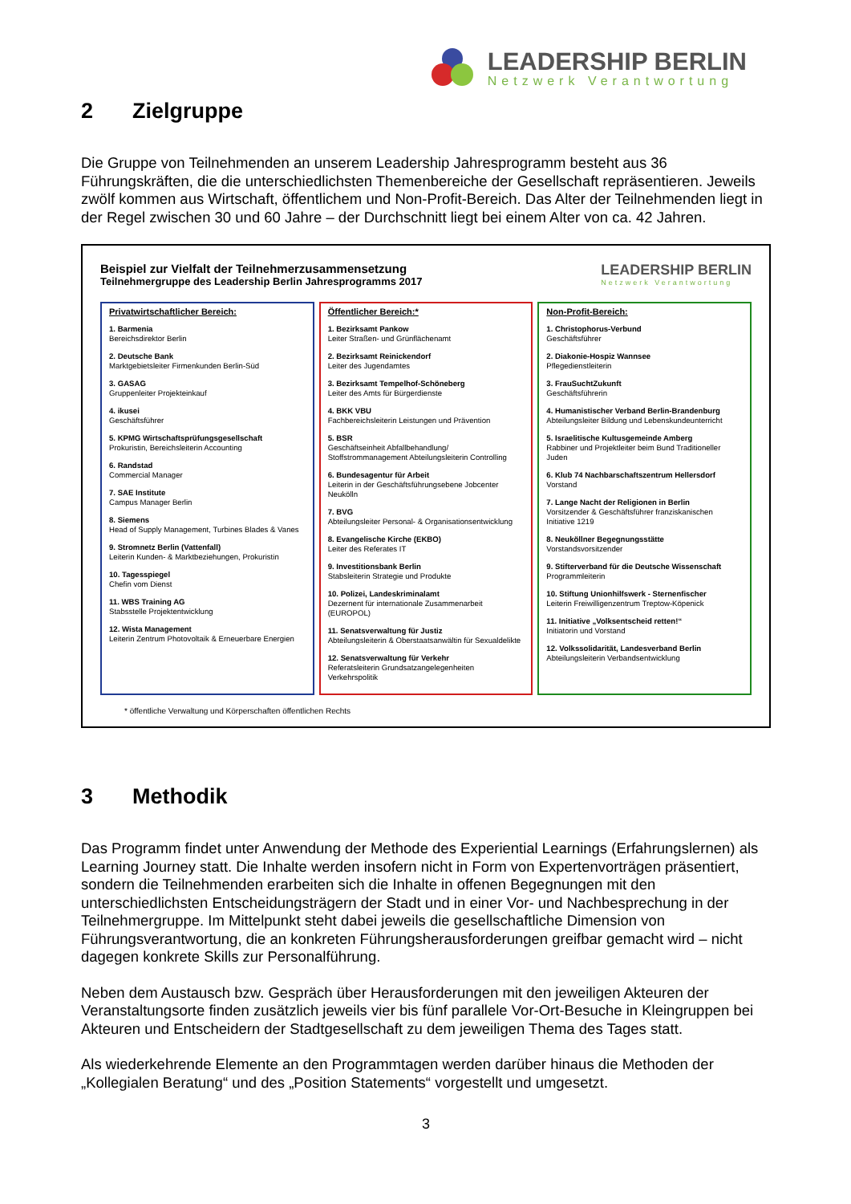LEADERSHIP BERLIN
Netzwerk Verantwortung
2 Zielgruppe
Die Gruppe von Teilnehmenden an unserem Leadership Jahresprogramm besteht aus 36 Führungskräften, die die unterschiedlichsten Themenbereiche der Gesellschaft repräsentieren. Jeweils zwölf kommen aus Wirtschaft, öffentlichem und Non-Profit-Bereich. Das Alter der Teilnehmenden liegt in der Regel zwischen 30 und 60 Jahre – der Durchschnitt liegt bei einem Alter von ca. 42 Jahren.
Beispiel zur Vielfalt der Teilnehmerzusammensetzung
Teilnehmergruppe des Leadership Berlin Jahresprogramms 2017
LEADERSHIP BERLIN
Netzwerk Verantwortung
Privatwirtschaftlicher Bereich:
1. Barmenia
Bereichsdirektor Berlin
2. Deutsche Bank
Marktgebietsleiter Firmenkunden Berlin-Süd
3. GASAG
Gruppenleiter Projekteinkauf
4. ikusei
Geschäftsführer
5. KPMG Wirtschaftsprüfungsgesellschaft
Prokuristin, Bereichsleiterin Accounting
6. Randstad
Commercial Manager
7. SAE Institute
Campus Manager Berlin
8. Siemens
Head of Supply Management, Turbines Blades & Vanes
9. Stromnetz Berlin (Vattenfall)
Leiterin Kunden- & Marktbeziehungen, Prokuristin
10. Tagesspiegel
Chefin vom Dienst
11. WBS Training AG
Stabsstelle Projektentwicklung
12. Wista Management
Leiterin Zentrum Photovoltaik & Erneuerbare Energien
Öffentlicher Bereich:*
1. Bezirksamt Pankow
Leiter Straßen- und Grünflächenamt
2. Bezirksamt Reinickendorf
Leiter des Jugendamtes
3. Bezirksamt Tempelhof-Schöneberg
Leiter des Amts für Bürgerdienste
4. BKK VBU
Fachbereichsleiterin Leistungen und Prävention
5. BSR
Geschäftseinheit Abfallbehandlung/ Stoffstrommanagement Abteilungsleiterin Controlling
6. Bundesagentur für Arbeit
Leiterin in der Geschäftsführungsebene Jobcenter Neukölln
7. BVG
Abteilungsleiter Personal- & Organisationsentwicklung
8. Evangelische Kirche (EKBO)
Leiter des Referates IT
9. Investitionsbank Berlin
Stabsleiterin Strategie und Produkte
10. Polizei, Landeskriminalamt
Dezernent für internationale Zusammenarbeit (EUROPOL)
11. Senatsverwaltung für Justiz
Abteilungsleiterin & Oberstaatsanwältin für Sexualdelikte
12. Senatsverwaltung für Verkehr
Referatsleiterin Grundsatzangelegenheiten Verkehrspolitik
Non-Profit-Bereich:
1. Christophorus-Verbund
Geschäftsführer
2. Diakonie-Hospiz Wannsee
Pflegedienstleiterin
3. FrauSuchtZukunft
Geschäftsführerin
4. Humanistischer Verband Berlin-Brandenburg
Abteilungsleiter Bildung und Lebenskundeunterricht
5. Israelitische Kultusgemeinde Amberg
Rabbiner und Projektleiter beim Bund Traditioneller Juden
6. Klub 74 Nachbarschaftszentrum Hellersdorf
Vorstand
7. Lange Nacht der Religionen in Berlin
Vorsitzender & Geschäftsführer franziskanischen Initiative 1219
8. Neuköllner Begegnungsstätte
Vorstandsvorsitzender
9. Stifterverband für die Deutsche Wissenschaft
Programmleiterin
10. Stiftung Unionhilfswerk - Sternenfischer
Leiterin Freiwilligenzentrum Treptow-Köpenick
11. Initiative „Volksentscheid retten!“
Initiatorin und Vorstand
12. Volkssolidarität, Landesverband Berlin
Abteilungsleiterin Verbandsentwicklung
* öffentliche Verwaltung und Körperschaften öffentlichen Rechts
3 Methodik
Das Programm findet unter Anwendung der Methode des Experiential Learnings (Erfahrungslernen) als Learning Journey statt. Die Inhalte werden insofern nicht in Form von Expertenvorträgen präsentiert, sondern die Teilnehmenden erarbeiten sich die Inhalte in offenen Begegnungen mit den unterschiedlichsten Entscheidungsträgern der Stadt und in einer Vor- und Nachbesprechung in der Teilnehmergruppe. Im Mittelpunkt steht dabei jeweils die gesellschaftliche Dimension von Führungsverantwortung, die an konkreten Führungsherausforderungen greifbar gemacht wird – nicht dagegen konkrete Skills zur Personalführung.
Neben dem Austausch bzw. Gespräch über Herausforderungen mit den jeweiligen Akteuren der Veranstaltungsorte finden zusätzlich jeweils vier bis fünf parallele Vor-Ort-Besuche in Kleingruppen bei Akteuren und Entscheidern der Stadtgesellschaft zu dem jeweiligen Thema des Tages statt.
Als wiederkehrende Elemente an den Programmtagen werden darüber hinaus die Methoden der „Kollegialen Beratung“ und des „Position Statements“ vorgestellt und umgesetzt.
3